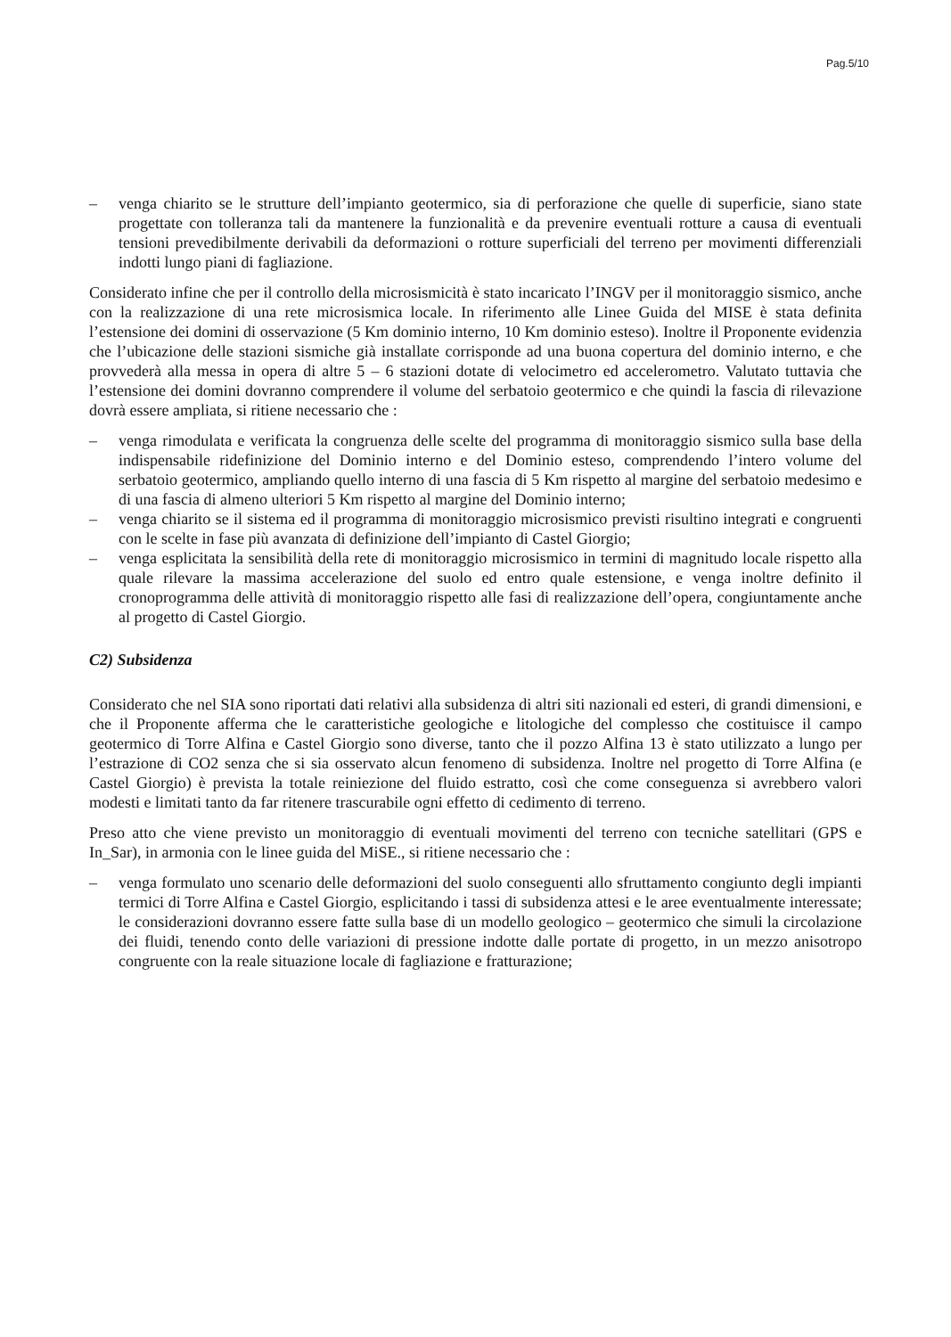Pag.5/10
– venga chiarito se le strutture dell’impianto geotermico, sia di perforazione che quelle di superficie, siano state progettate con tolleranza tali da mantenere la funzionalità e da prevenire eventuali rotture a causa di eventuali tensioni prevedibilmente derivabili da deformazioni o rotture superficiali del terreno per movimenti differenziali indotti lungo piani di fagliazione.
Considerato infine che per il controllo della microsismicità è stato incaricato l’INGV per il monitoraggio sismico, anche con la realizzazione di una rete microsismica locale. In riferimento alle Linee Guida del MISE è stata definita l’estensione dei domini di osservazione (5 Km dominio interno, 10 Km dominio esteso). Inoltre il Proponente evidenzia che l’ubicazione delle stazioni sismiche già installate corrisponde ad una buona copertura del dominio interno, e che provvederà alla messa in opera di altre 5 – 6 stazioni dotate di velocimetro ed accelerometro. Valutato tuttavia che l’estensione dei domini dovranno comprendere il volume del serbatoio geotermico e che quindi la fascia di rilevazione dovrà essere ampliata, si ritiene necessario che :
– venga rimodulata e verificata la congruenza delle scelte del programma di monitoraggio sismico sulla base della indispensabile ridefinizione del Dominio interno e del Dominio esteso, comprendendo l’intero volume del serbatoio geotermico, ampliando quello interno di una fascia di 5 Km rispetto al margine del serbatoio medesimo e di una fascia di almeno ulteriori 5 Km rispetto al margine del Dominio interno;
– venga chiarito se il sistema ed il programma di monitoraggio microsismico previsti risultino integrati e congruenti con le scelte in fase più avanzata di definizione dell’impianto di Castel Giorgio;
– venga esplicitata la sensibilità della rete di monitoraggio microsismico in termini di magnitudo locale rispetto alla quale rilevare la massima accelerazione del suolo ed entro quale estensione, e venga inoltre definito il cronoprogramma delle attività di monitoraggio rispetto alle fasi di realizzazione dell’opera, congiuntamente anche al progetto di Castel Giorgio.
C2) Subsidenza
Considerato che nel SIA sono riportati dati relativi alla subsidenza di altri siti nazionali ed esteri, di grandi dimensioni, e che il Proponente afferma che le caratteristiche geologiche e litologiche del complesso che costituisce il campo geotermico di Torre Alfina e Castel Giorgio sono diverse, tanto che il pozzo Alfina 13 è stato utilizzato a lungo per l’estrazione di CO2 senza che si sia osservato alcun fenomeno di subsidenza. Inoltre nel progetto di Torre Alfina (e Castel Giorgio) è prevista la totale reiniezione del fluido estratto, così che come conseguenza si avrebbero valori modesti e limitati tanto da far ritenere trascurabile ogni effetto di cedimento di terreno.
Preso atto che viene previsto un monitoraggio di eventuali movimenti del terreno con tecniche satellitari (GPS e In_Sar), in armonia con le linee guida del MiSE., si ritiene necessario che :
– venga formulato uno scenario delle deformazioni del suolo conseguenti allo sfruttamento congiunto degli impianti termici di Torre Alfina e Castel Giorgio, esplicitando i tassi di subsidenza attesi e le aree eventualmente interessate; le considerazioni dovranno essere fatte sulla base di un modello geologico – geotermico che simuli la circolazione dei fluidi, tenendo conto delle variazioni di pressione indotte dalle portate di progetto, in un mezzo anisotropo congruente con la reale situazione locale di fagliazione e fratturazione;